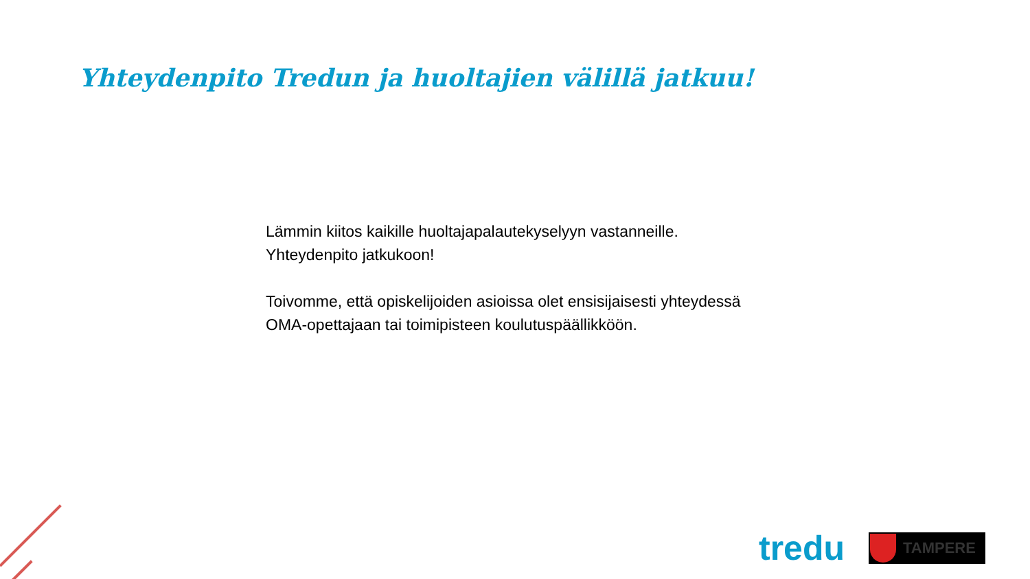Yhteydenpito Tredun ja huoltajien välillä jatkuu!
Lämmin kiitos kaikille huoltajapalautekyselyyn vastanneille.
Yhteydenpito jatkukoon!
Toivomme, että opiskelijoiden asioissa olet ensisijaisesti yhteydessä OMA-opettajaan tai toimipisteen koulutuspäällikköön.
tredu
TAMPERE